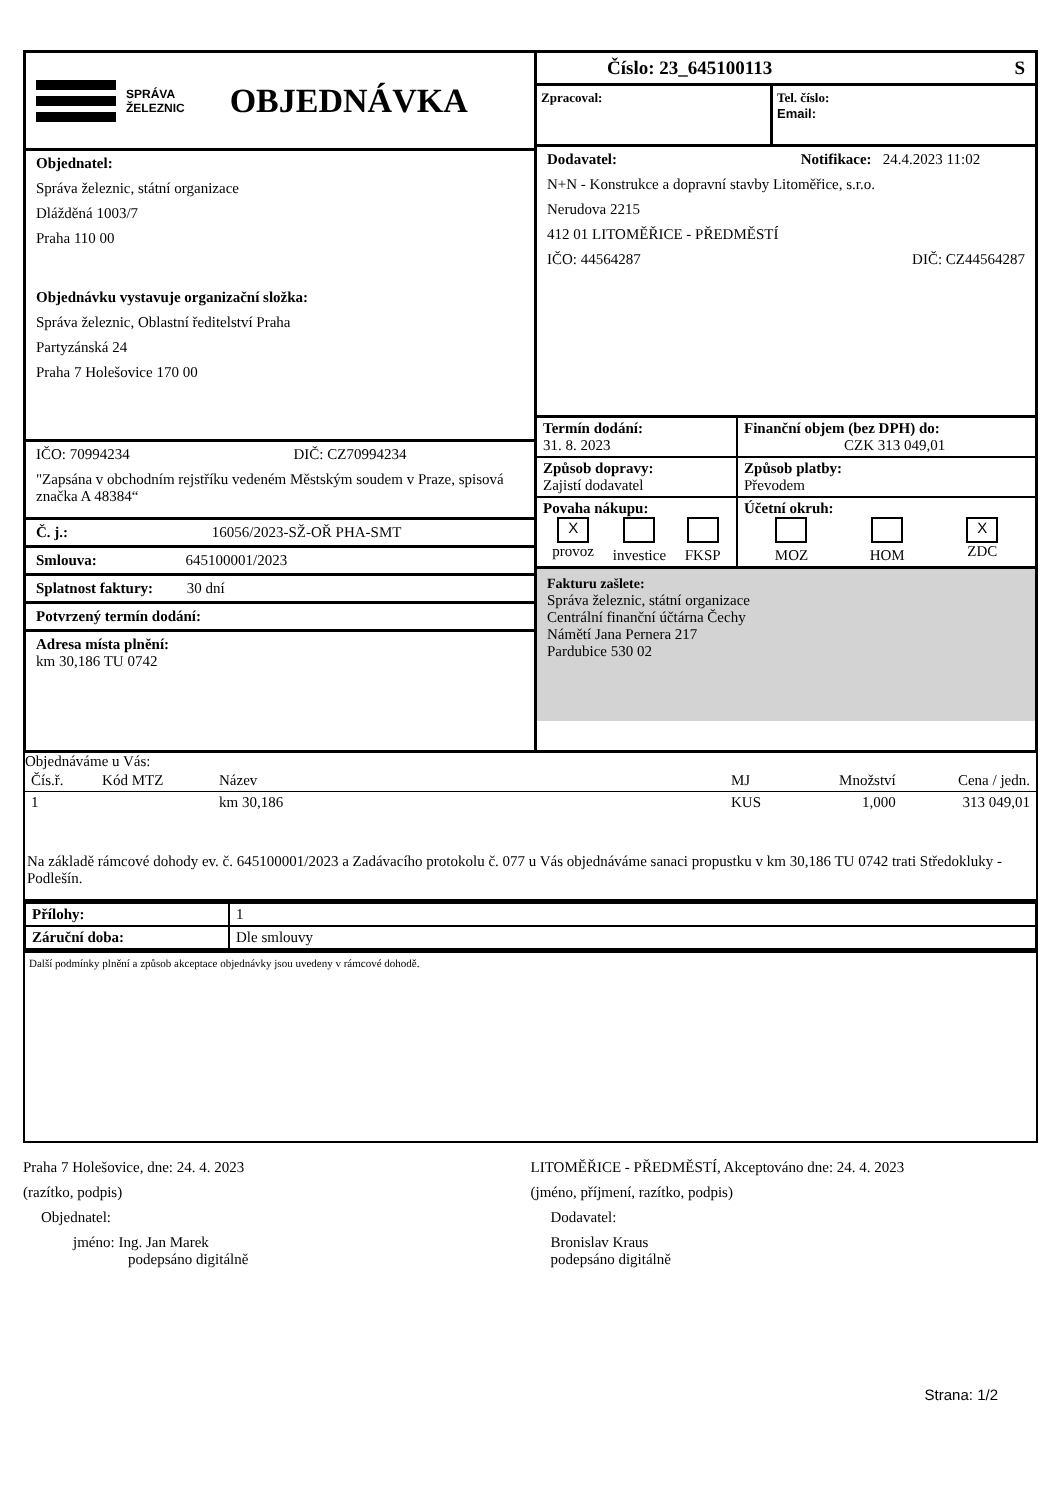SPRÁVA
ŽELEZNIC
OBJEDNÁVKA
Objednatel:
Správa železnic, státní organizace
Dlážděná 1003/7
Praha 110 00
Objednávku vystavuje organizační složka:
Správa železnic, Oblastní ředitelství Praha
Partyzánská 24
Praha 7 Holešovice 170 00
IČO: 70994234 DIČ: CZ70994234
"Zapsána v obchodním rejstříku vedeném Městským soudem v Praze, spisová značka A 48384“
Č. j.: 16056/2023-SŽ-OŘ PHA-SMT
Smlouva: 645100001/2023
Splatnost faktury: 30 dní
Potvrzený termín dodání:
Adresa místa plnění:
km 30,186 TU 0742
Číslo: 23_645100113 S
Zpracoval: Tel. číslo:
Email:
Dodavatel: Notifikace: 24.4.2023 11:02
N+N - Konstrukce a dopravní stavby Litoměřice, s.r.o.
Nerudova 2215
412 01 LITOMĚŘICE - PŘEDMĚSTÍ
IČO: 44564287 DIČ: CZ44564287
| Termín dodání: 31. 8. 2023 | Finanční objem (bez DPH) do: CZK 313 049,01 |
| Způsob dopravy: Zajistí dodavatel | Způsob platby: Převodem |
| Povaha nákupu: X provoz investice FKSP | Účetní okruh: MOZ HOM X ZDC |
Fakturu zašlete:
Správa železnic, státní organizace
Centrální finanční účtárna Čechy
Námětí Jana Pernera 217
Pardubice 530 02
Objednáváme u Vás:
| Čís.ř. | Kód MTZ | Název | MJ | Množství | Cena / jedn. |
| --- | --- | --- | --- | --- | --- |
| 1 | | km 30,186 | KUS | 1,000 | 313 049,01 |
Na základě rámcové dohody ev. č. 645100001/2023 a Zadávacího protokolu č. 077 u Vás objednáváme sanaci propustku v km 30,186 TU 0742 trati Středokluky - Podlešín.
| Přílohy: | 1 |
| Záruční doba: | Dle smlouvy |
Další podmínky plnění a způsob akceptace objednávky jsou uvedeny v rámcové dohodě.
Praha 7 Holešovice, dne: 24. 4. 2023
(razítko, podpis)
Objednatel:
jméno: Ing. Jan Marek
podepsáno digitálně
LITOMĚŘICE - PŘEDMĚSTÍ, Akceptováno dne: 24. 4. 2023
(jméno, příjmení, razítko, podpis)
Dodavatel:
Bronislav Kraus
podepsáno digitálně
Strana: 1/2